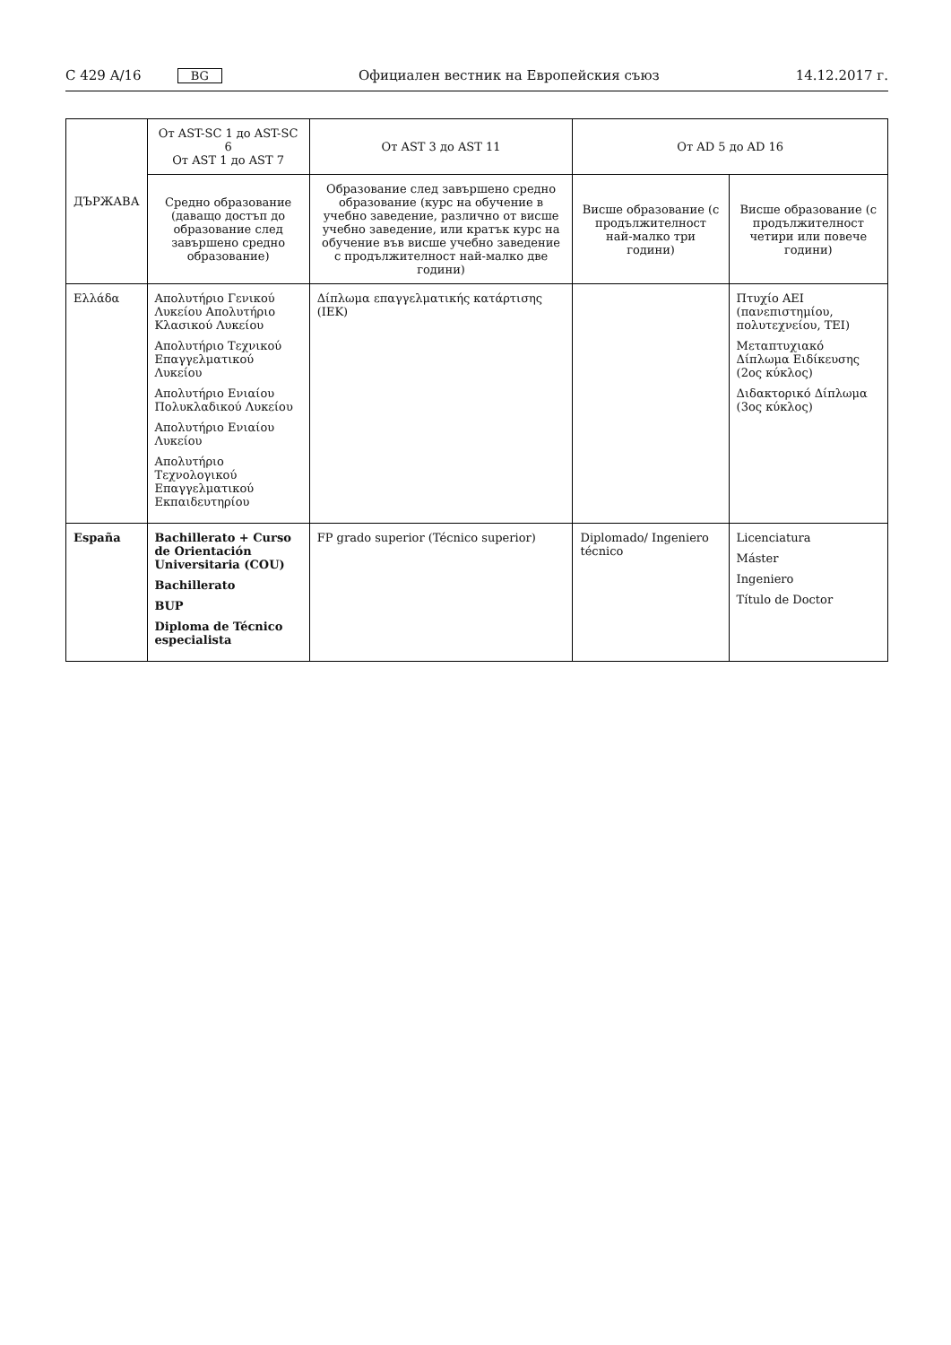C 429 A/16 BG
Официален вестник на Европейския съюз 14.12.2017 г.
| ДЪРЖАВА | От AST-SC 1 до AST-SC 6 От AST 1 до AST 7 | От AST 3 до AST 11 | От AD 5 до AD 16 | |
| --- | --- | --- | --- | --- |
| | Средно образование (даващо достъп до образование след завършено средно образование) | Образование след завършено средно образование (курс на обучение в учебно заведение, различно от висше учебно заведение, или кратък курс на обучение във висше учебно заведение с продължителност най-малко две години) | Висше образование (с продължителност най-малко три години) | Висше образование (с продължителност четири или повече години) |
| Ελλάδα | Απολυτήριο Γενικού Λυκείου Απολυτήριο Κλασικού Λυκείου Απολυτήριο Τεχνικού Επαγγελματικού Λυκείου Απολυτήριο Ενιαίου Πολυκλαδικού Λυκείου Απολυτήριο Ενιαίου Λυκείου Απολυτήριο Τεχνολογικού Επαγγελματικού Εκπαιδευτηρίου | Δίπλωμα επαγγελματικής κατάρτισης (IEK) | | Πτυχίο AEI (πανεπιστημίου, πολυτεχνείου, TEI) Μεταπτυχιακό Δίπλωμα Ειδίκευσης (2ος κύκλος) Διδακτορικό Δίπλωμα (3ος κύκλος) |
| España | Bachillerato + Curso de Orientación Universitaria (COU) Bachillerato BUP Diploma de Técnico especialista | FP grado superior (Técnico superior) | Diplomado/ Ingeniero técnico | Licenciatura Máster Ingeniero Título de Doctor |